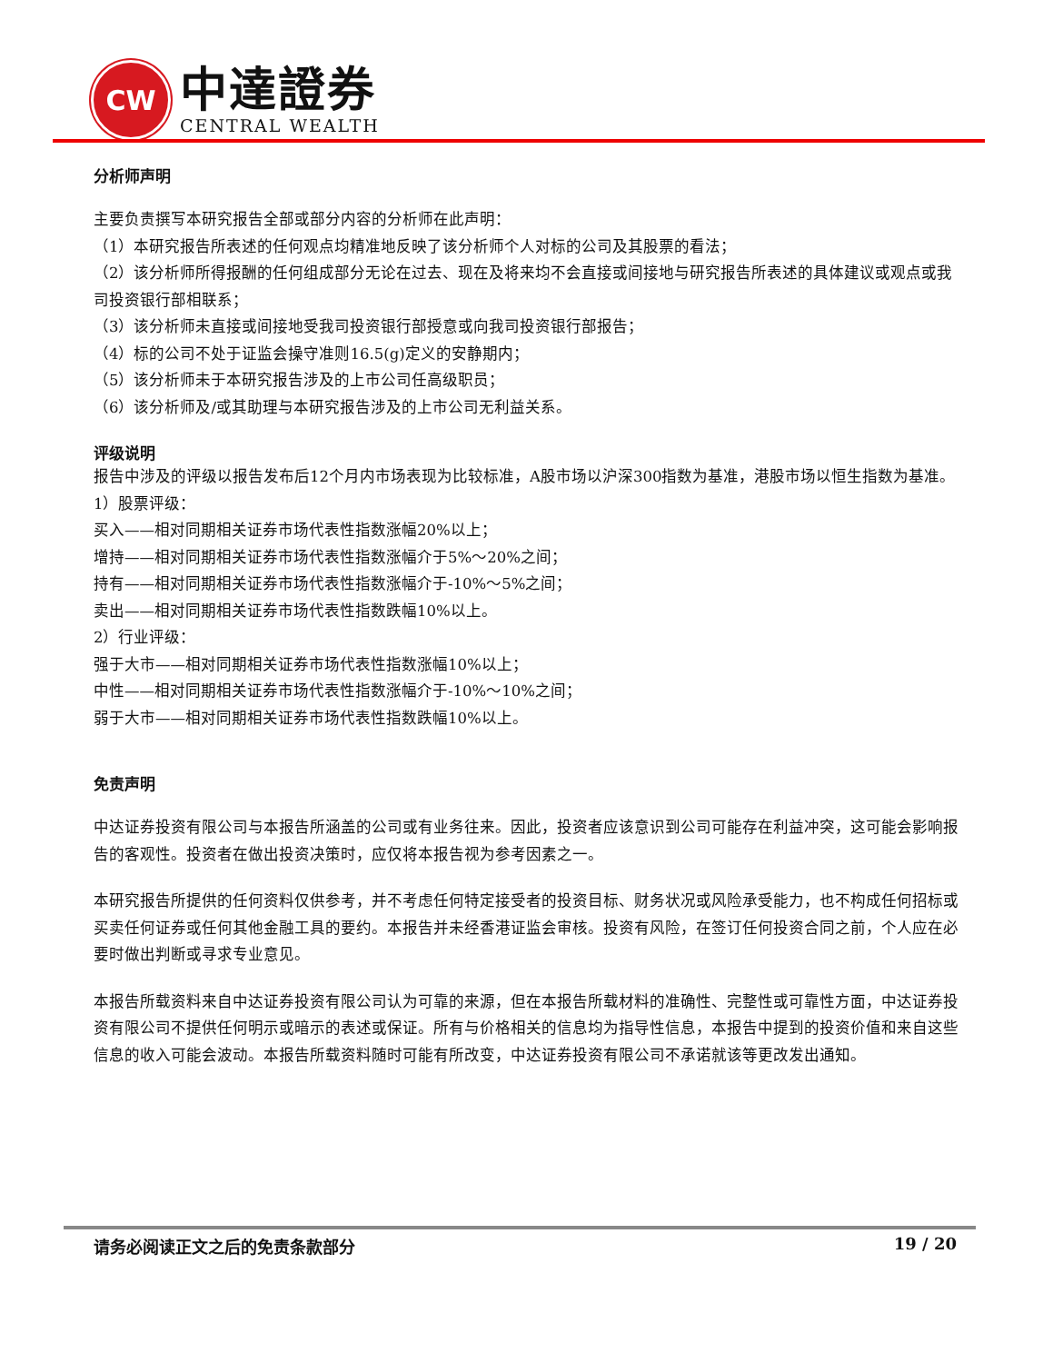CW
中達證券
CENTRAL WEALTH
分析师声明
主要负责撰写本研究报告全部或部分内容的分析师在此声明：
（1）本研究报告所表述的任何观点均精准地反映了该分析师个人对标的公司及其股票的看法；
（2）该分析师所得报酬的任何组成部分无论在过去、现在及将来均不会直接或间接地与研究报告所表述的具体建议或观点或我司投资银行部相联系；
（3）该分析师未直接或间接地受我司投资银行部授意或向我司投资银行部报告；
（4）标的公司不处于证监会操守准则16.5(g)定义的安静期内；
（5）该分析师未于本研究报告涉及的上市公司任高级职员；
（6）该分析师及/或其助理与本研究报告涉及的上市公司无利益关系。
评级说明
报告中涉及的评级以报告发布后12个月内市场表现为比较标准，A股市场以沪深300指数为基准，港股市场以恒生指数为基准。
1）股票评级：
买入——相对同期相关证券市场代表性指数涨幅20%以上；
增持——相对同期相关证券市场代表性指数涨幅介于5%～20%之间；
持有——相对同期相关证券市场代表性指数涨幅介于-10%～5%之间；
卖出——相对同期相关证券市场代表性指数跌幅10%以上。
2）行业评级：
强于大市——相对同期相关证券市场代表性指数涨幅10%以上；
中性——相对同期相关证券市场代表性指数涨幅介于-10%～10%之间；
弱于大市——相对同期相关证券市场代表性指数跌幅10%以上。
免责声明
中达证券投资有限公司与本报告所涵盖的公司或有业务往来。因此，投资者应该意识到公司可能存在利益冲突，这可能会影响报告的客观性。投资者在做出投资决策时，应仅将本报告视为参考因素之一。
本研究报告所提供的任何资料仅供参考，并不考虑任何特定接受者的投资目标、财务状况或风险承受能力，也不构成任何招标或买卖任何证券或任何其他金融工具的要约。本报告并未经香港证监会审核。投资有风险，在签订任何投资合同之前，个人应在必要时做出判断或寻求专业意见。
本报告所载资料来自中达证券投资有限公司认为可靠的来源，但在本报告所载材料的准确性、完整性或可靠性方面，中达证券投资有限公司不提供任何明示或暗示的表述或保证。所有与价格相关的信息均为指导性信息，本报告中提到的投资价值和来自这些信息的收入可能会波动。本报告所载资料随时可能有所改变，中达证券投资有限公司不承诺就该等更改发出通知。
请务必阅读正文之后的免责条款部分 19 / 20